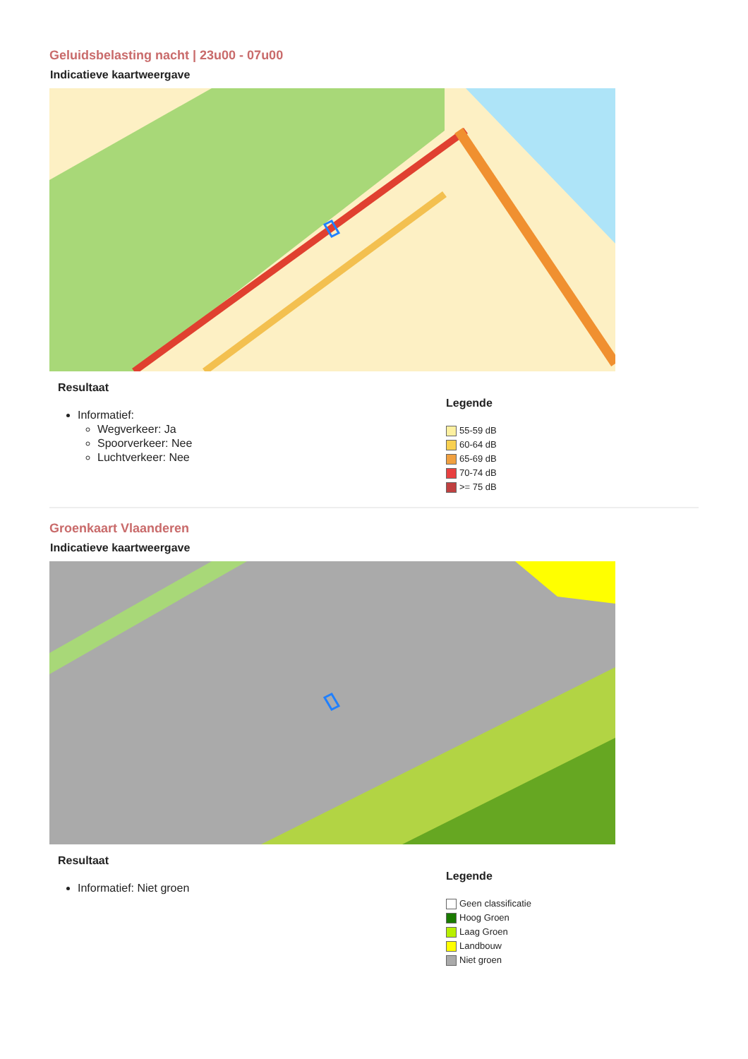Geluidsbelasting nacht | 23u00 - 07u00
Indicatieve kaartweergave
Resultaat
Informatief:
Wegverkeer: Ja
Spoorverkeer: Nee
Luchtverkeer: Nee
Legende
55-59 dB
60-64 dB
65-69 dB
70-74 dB
>= 75 dB
Groenkaart Vlaanderen
Indicatieve kaartweergave
Resultaat
Informatief: Niet groen
Legende
Geen classificatie
Hoog Groen
Laag Groen
Landbouw
Niet groen